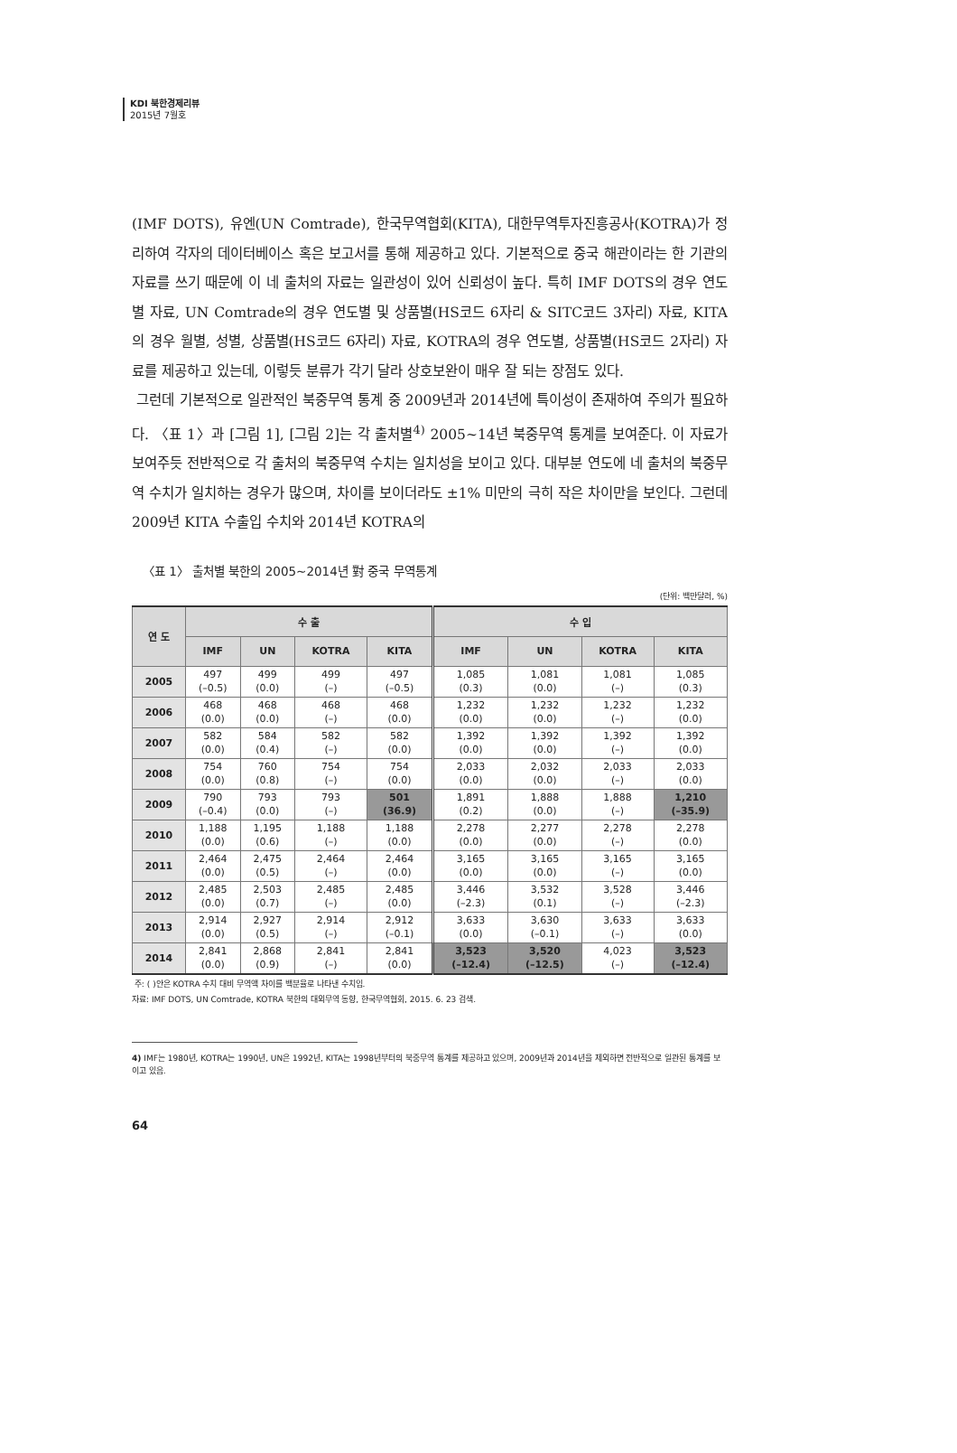KDI 북한경제리뷰
2015년 7월호
(IMF DOTS), 유엔(UN Comtrade), 한국무역협회(KITA), 대한무역투자진흥공사(KOTRA)가 정리하여 각자의 데이터베이스 혹은 보고서를 통해 제공하고 있다. 기본적으로 중국 해관이라는 한 기관의 자료를 쓰기 때문에 이 네 출처의 자료는 일관성이 있어 신뢰성이 높다. 특히 IMF DOTS의 경우 연도별 자료, UN Comtrade의 경우 연도별 및 상품별(HS코드 6자리 & SITC코드 3자리) 자료, KITA의 경우 월별, 성별, 상품별(HS코드 6자리) 자료, KOTRA의 경우 연도별, 상품별(HS코드 2자리) 자료를 제공하고 있는데, 이렇듯 분류가 각기 달라 상호보완이 매우 잘 되는 장점도 있다.
그런데 기본적으로 일관적인 북중무역 통계 중 2009년과 2014년에 특이성이 존재하여 주의가 필요하다. 〈표 1〉과 [그림 1], [그림 2]는 각 출처별<sup>4)</sup> 2005~14년 북중무역 통계를 보여준다. 이 자료가 보여주듯 전반적으로 각 출처의 북중무역 수치는 일치성을 보이고 있다. 대부분 연도에 네 출처의 북중무역 수치가 일치하는 경우가 많으며, 차이를 보이더라도 ±1% 미만의 극히 작은 차이만을 보인다. 그런데 2009년 KITA 수출입 수치와 2014년 KOTRA의
〈표 1〉 출처별 북한의 2005~2014년 對 중국 무역통계
(단위: 백만달러, %)
| 연 도 | 수 출 | | | | 수 입 | | | |
| --- | --- | --- | --- | --- | --- | --- | --- | --- |
| | IMF | UN | KOTRA | KITA | IMF | UN | KOTRA | KITA |
| 2005 | 497 (–0.5) | 499 (0.0) | 499 (–) | 497 (–0.5) | 1,085 (0.3) | 1,081 (0.0) | 1,081 (–) | 1,085 (0.3) |
| 2006 | 468 (0.0) | 468 (0.0) | 468 (–) | 468 (0.0) | 1,232 (0.0) | 1,232 (0.0) | 1,232 (–) | 1,232 (0.0) |
| 2007 | 582 (0.0) | 584 (0.4) | 582 (–) | 582 (0.0) | 1,392 (0.0) | 1,392 (0.0) | 1,392 (–) | 1,392 (0.0) |
| 2008 | 754 (0.0) | 760 (0.8) | 754 (–) | 754 (0.0) | 2,033 (0.0) | 2,032 (0.0) | 2,033 (–) | 2,033 (0.0) |
| 2009 | 790 (–0.4) | 793 (0.0) | 793 (–) | 501 (36.9) | 1,891 (0.2) | 1,888 (0.0) | 1,888 (–) | 1,210 (–35.9) |
| 2010 | 1,188 (0.0) | 1,195 (0.6) | 1,188 (–) | 1,188 (0.0) | 2,278 (0.0) | 2,277 (0.0) | 2,278 (–) | 2,278 (0.0) |
| 2011 | 2,464 (0.0) | 2,475 (0.5) | 2,464 (–) | 2,464 (0.0) | 3,165 (0.0) | 3,165 (0.0) | 3,165 (–) | 3,165 (0.0) |
| 2012 | 2,485 (0.0) | 2,503 (0.7) | 2,485 (–) | 2,485 (0.0) | 3,446 (–2.3) | 3,532 (0.1) | 3,528 (–) | 3,446 (–2.3) |
| 2013 | 2,914 (0.0) | 2,927 (0.5) | 2,914 (–) | 2,912 (–0.1) | 3,633 (0.0) | 3,630 (–0.1) | 3,633 (–) | 3,633 (0.0) |
| 2014 | 2,841 (0.0) | 2,868 (0.9) | 2,841 (–) | 2,841 (0.0) | 3,523 (–12.4) | 3,520 (–12.5) | 4,023 (–) | 3,523 (–12.4) |
주: ( )안은 KOTRA 수치 대비 무역액 차이를 백분율로 나타낸 수치임.
자료: IMF DOTS, UN Comtrade, KOTRA 북한의 대외무역 동향, 한국무역협회, 2015. 6. 23 검색.
4) IMF는 1980년, KOTRA는 1990년, UN은 1992년, KITA는 1998년부터의 북중무역 통계를 제공하고 있으며, 2009년과 2014년을 제외하면 전반적으로 일관된 통계를 보이고 있음.
64